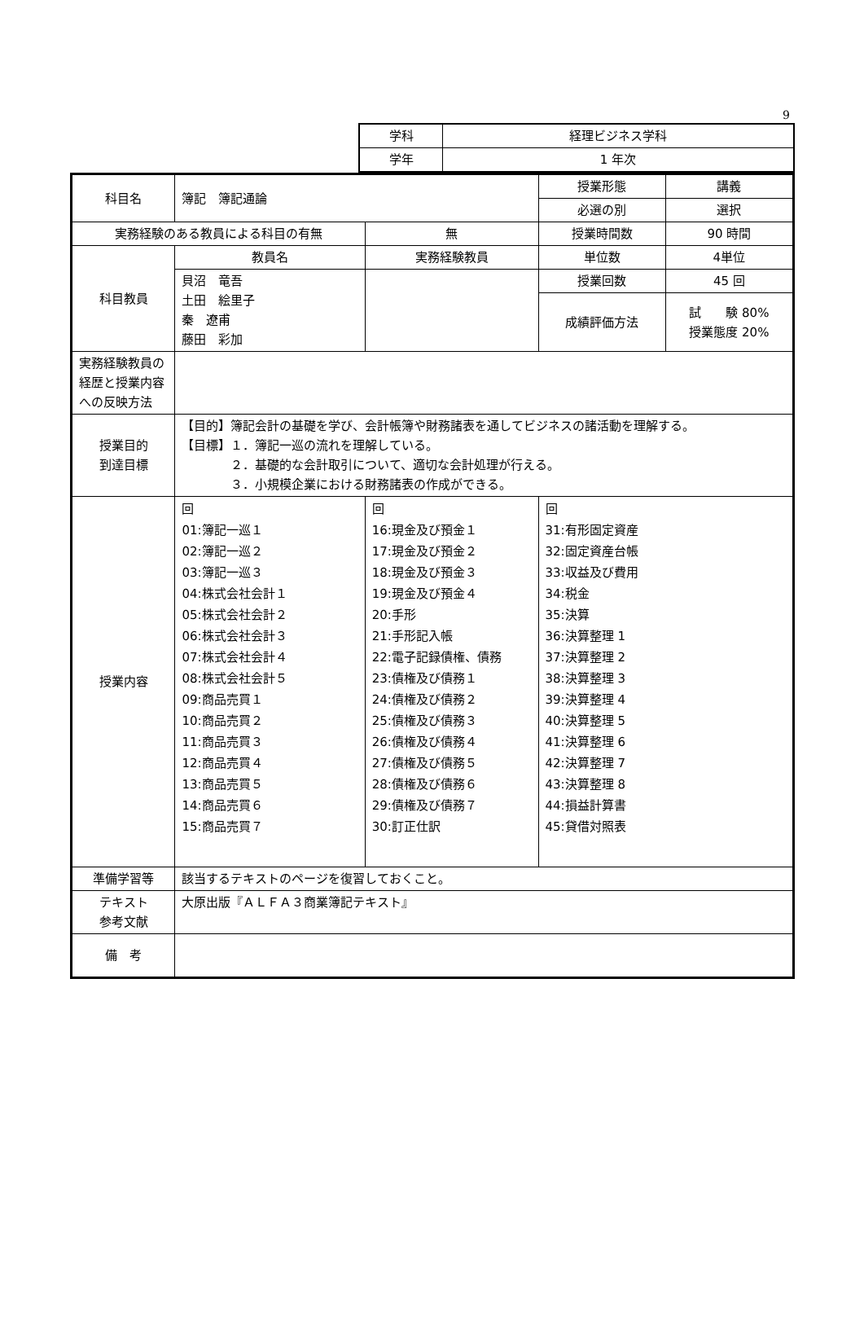9
| 学科 | 経理ビジネス学科 |
| 学年 | 1 年次 |
| 科目名 | 簿記 簿記通論 | | 授業形態 | 講義 |
| | | | 必選の別 | 選択 |
| 実務経験のある教員による科目の有無 | | 無 | 授業時間数 | 90 時間 |
| 科目教員 | 教員名 | 実務経験教員 | 単位数 | 4単位 |
| | 貝沼 竜吾 土田 絵里子 秦 遼甫 藤田 彩加 | | 授業回数 | 45 回 |
| | | | 成績評価方法 | 試 験 80% 授業態度 20% |
| 実務経験教員の経歴と授業内容への反映方法 | | | | |
| 授業目的 到達目標 | 【目的】簿記会計の基礎を学び、会計帳簿や財務諸表を通してビジネスの諸活動を理解する。 【目標】１．簿記一巡の流れを理解している。 ２．基礎的な会計取引について、適切な会計処理が行える。 ３．小規模企業における財務諸表の作成ができる。 | | | |
| 授業内容 | 回 01:簿記一巡１ 02:簿記一巡２ 03:簿記一巡３ 04:株式会社会計１ 05:株式会社会計２ 06:株式会社会計３ 07:株式会社会計４ 08:株式会社会計５ 09:商品売買１ 10:商品売買２ 11:商品売買３ 12:商品売買４ 13:商品売買５ 14:商品売買６ 15:商品売買７ | 回 16:現金及び預金１ 17:現金及び預金２ 18:現金及び預金３ 19:現金及び預金４ 20:手形 21:手形記入帳 22:電子記録債権、債務 23:債権及び債務１ 24:債権及び債務２ 25:債権及び債務３ 26:債権及び債務４ 27:債権及び債務５ 28:債権及び債務６ 29:債権及び債務７ 30:訂正仕訳 | 回 31:有形固定資産 32:固定資産台帳 33:収益及び費用 34:税金 35:決算 36:決算整理 1 37:決算整理 2 38:決算整理 3 39:決算整理 4 40:決算整理 5 41:決算整理 6 42:決算整理 7 43:決算整理 8 44:損益計算書 45:貸借対照表 | |
| 準備学習等 | 該当するテキストのページを復習しておくこと。 | | | |
| テキスト 参考文献 | 大原出版『ＡＬＦＡ３商業簿記テキスト』 | | | |
| 備 考 | | | | |